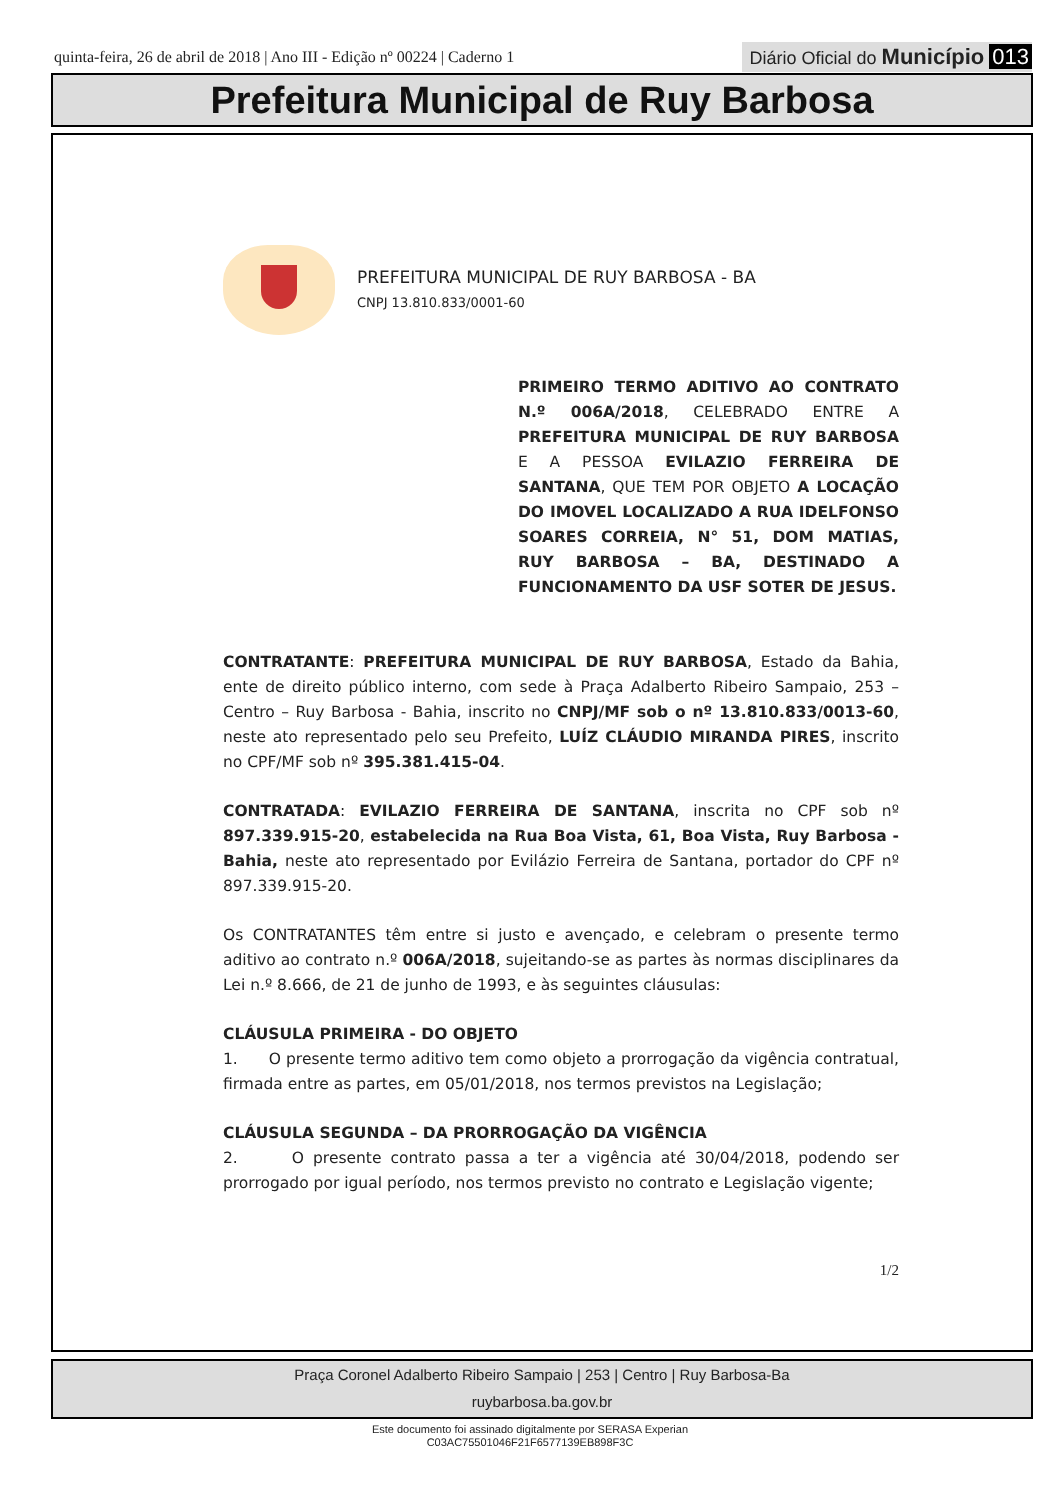quinta-feira, 26 de abril de 2018 | Ano III - Edição nº 00224 | Caderno 1 Diário Oficial do Município 013
Prefeitura Municipal de Ruy Barbosa
PREFEITURA MUNICIPAL DE RUY BARBOSA - BA
CNPJ 13.810.833/0001-60
PRIMEIRO TERMO ADITIVO AO CONTRATO N.º 006A/2018, CELEBRADO ENTRE A PREFEITURA MUNICIPAL DE RUY BARBOSA E A PESSOA EVILAZIO FERREIRA DE SANTANA, QUE TEM POR OBJETO A LOCAÇÃO DO IMOVEL LOCALIZADO A RUA IDELFONSO SOARES CORREIA, N° 51, DOM MATIAS, RUY BARBOSA – BA, DESTINADO A FUNCIONAMENTO DA USF SOTER DE JESUS.
CONTRATANTE: PREFEITURA MUNICIPAL DE RUY BARBOSA, Estado da Bahia, ente de direito público interno, com sede à Praça Adalberto Ribeiro Sampaio, 253 – Centro – Ruy Barbosa - Bahia, inscrito no CNPJ/MF sob o nº 13.810.833/0013-60, neste ato representado pelo seu Prefeito, LUÍZ CLÁUDIO MIRANDA PIRES, inscrito no CPF/MF sob nº 395.381.415-04.
CONTRATADA: EVILAZIO FERREIRA DE SANTANA, inscrita no CPF sob nº 897.339.915-20, estabelecida na Rua Boa Vista, 61, Boa Vista, Ruy Barbosa - Bahia, neste ato representado por Evilázio Ferreira de Santana, portador do CPF nº 897.339.915-20.
Os CONTRATANTES têm entre si justo e avençado, e celebram o presente termo aditivo ao contrato n.º 006A/2018, sujeitando-se as partes às normas disciplinares da Lei n.º 8.666, de 21 de junho de 1993, e às seguintes cláusulas:
CLÁUSULA PRIMEIRA - DO OBJETO
1. O presente termo aditivo tem como objeto a prorrogação da vigência contratual, firmada entre as partes, em 05/01/2018, nos termos previstos na Legislação;
CLÁUSULA SEGUNDA – DA PRORROGAÇÃO DA VIGÊNCIA
2. O presente contrato passa a ter a vigência até 30/04/2018, podendo ser prorrogado por igual período, nos termos previsto no contrato e Legislação vigente;
1/2
Praça Coronel Adalberto Ribeiro Sampaio | 253 | Centro | Ruy Barbosa-Ba
ruybarbosa.ba.gov.br
Este documento foi assinado digitalmente por SERASA Experian
C03AC75501046F21F6577139EB898F3C